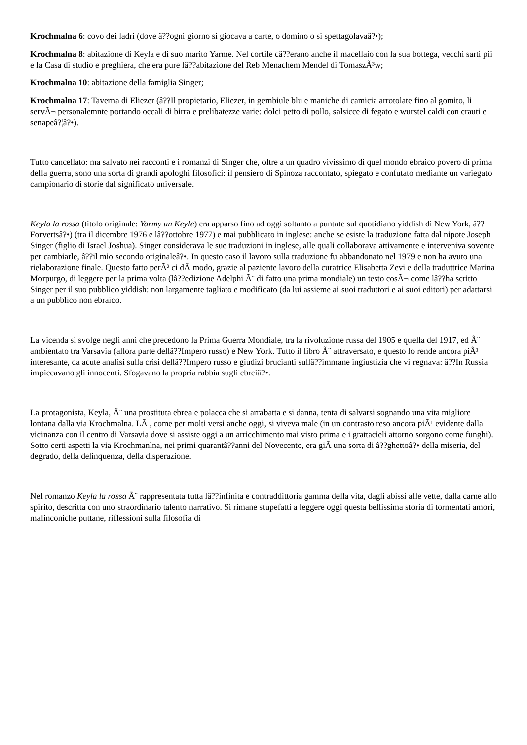Krochmalna 6: covo dei ladri (dove â??ogni giorno si giocava a carte, o domino o si spettagolavaâ?•);
Krochmalna 8: abitazione di Keyla e di suo marito Yarme. Nel cortile câ??erano anche il macellaio con la sua bottega, vecchi sarti pii e la Casa di studio e preghiera, che era pure lâ??abitazione del Reb Menachem Mendel di TomaszÃ³w;
Krochmalna 10: abitazione della famiglia Singer;
Krochmalna 17: Taverna di Eliezer (â??Il propietario, Eliezer, in gembiule blu e maniche di camicia arrotolate fino al gomito, li servÃ¬ personalemnte portando occali di birra e prelibatezze varie: dolci petto di pollo, salsicce di fegato e wurstel caldi con crauti e senapeâ?¦â?•).
Tutto cancellato: ma salvato nei racconti e i romanzi di Singer che, oltre a un quadro vivissimo di quel mondo ebraico povero di prima della guerra, sono una sorta di grandi apologhi filosofici: il pensiero di Spinoza raccontato, spiegato e confutato mediante un variegato campionario di storie dal significato universale.
Keyla la rossa (titolo originale: Yarmy un Keyle) era apparso fino ad oggi soltanto a puntate sul quotidiano yiddish di New York, â??Forvertsâ?•) (tra il dicembre 1976 e lâ??ottobre 1977) e mai pubblicato in inglese: anche se esiste la traduzione fatta dal nipote Joseph Singer (figlio di Israel Joshua). Singer considerava le sue traduzioni in inglese, alle quali collaborava attivamente e interveniva sovente per cambiarle, â??il mio secondo originaleâ?•. In questo caso il lavoro sulla traduzione fu abbandonato nel 1979 e non ha avuto una rielaborazione finale. Questo fatto perÃ² ci dÃ modo, grazie al paziente lavoro della curatrice Elisabetta Zevi e della traduttrice Marina Morpurgo, di leggere per la prima volta (lâ??edizione Adelphi Ã¨ di fatto una prima mondiale) un testo cosÃ¬ come lâ??ha scritto Singer per il suo pubblico yiddish: non largamente tagliato e modificato (da lui assieme ai suoi traduttori e ai suoi editori) per adattarsi a un pubblico non ebraico.
La vicenda si svolge negli anni che precedono la Prima Guerra Mondiale, tra la rivoluzione russa del 1905 e quella del 1917, ed Ã¨ ambientato tra Varsavia (allora parte dellâ??Impero russo) e New York. Tutto il libro Ã¨ attraversato, e questo lo rende ancora piÃ¹ interesante, da acute analisi sulla crisi dellâ??Impero russo e giudizi brucianti sullâ??immane ingiustizia che vi regnava: â??In Russia impiccavano gli innocenti. Sfogavano la propria rabbia sugli ebreiâ?•.
La protagonista, Keyla, Ã¨ una prostituta ebrea e polacca che si arrabatta e si danna, tenta di salvarsi sognando una vita migliore lontana dalla via Krochmalna. LÃ , come per molti versi anche oggi, si viveva male (in un contrasto reso ancora piÃ¹ evidente dalla vicinanza con il centro di Varsavia dove si assiste oggi a un arricchimento mai visto prima e i grattacieli attorno sorgono come funghi). Sotto certi aspetti la via Krochmanlna, nei primi quarantâ??anni del Novecento, era giÃ una sorta di â??ghettoâ?• della miseria, del degrado, della delinquenza, della disperazione.
Nel romanzo Keyla la rossa Ã¨ rappresentata tutta lâ??infinita e contraddittoria gamma della vita, dagli abissi alle vette, dalla carne allo spirito, descritta con uno straordinario talento narrativo. Si rimane stupefatti a leggere oggi questa bellissima storia di tormentati amori, malinconiche puttane, riflessioni sulla filosofia di